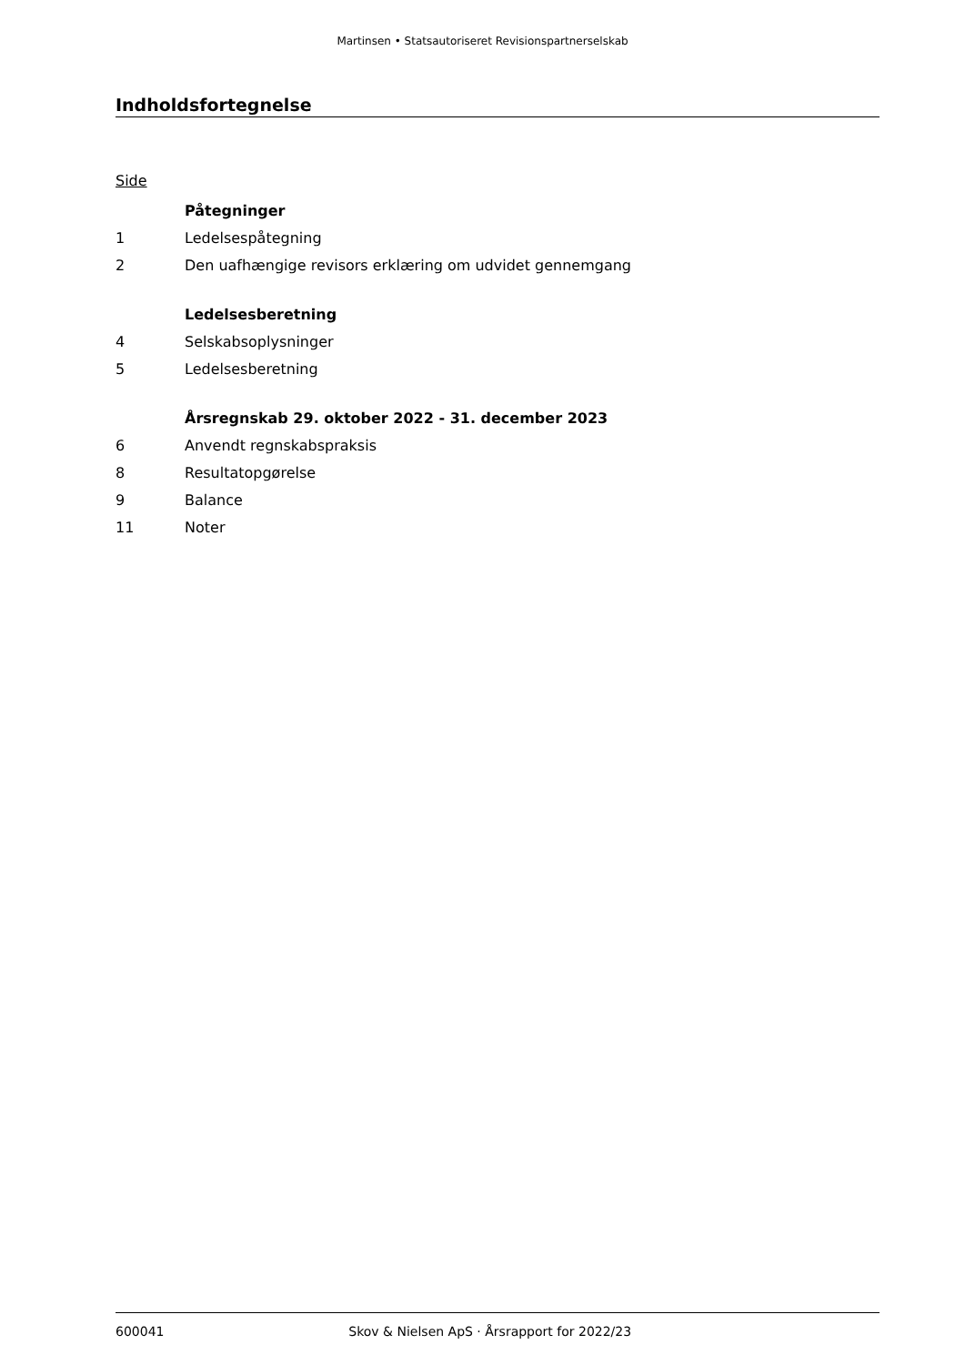Martinsen • Statsautoriseret Revisionspartnerselskab
Indholdsfortegnelse
Side
| | Påtegninger |
| 1 | Ledelsespåtegning |
| 2 | Den uafhængige revisors erklæring om udvidet gennemgang |
| | Ledelsesberetning |
| 4 | Selskabsoplysninger |
| 5 | Ledelsesberetning |
| | Årsregnskab 29. oktober 2022 - 31. december 2023 |
| 6 | Anvendt regnskabspraksis |
| 8 | Resultatopgørelse |
| 9 | Balance |
| 11 | Noter |
600041 Skov & Nielsen ApS · Årsrapport for 2022/23